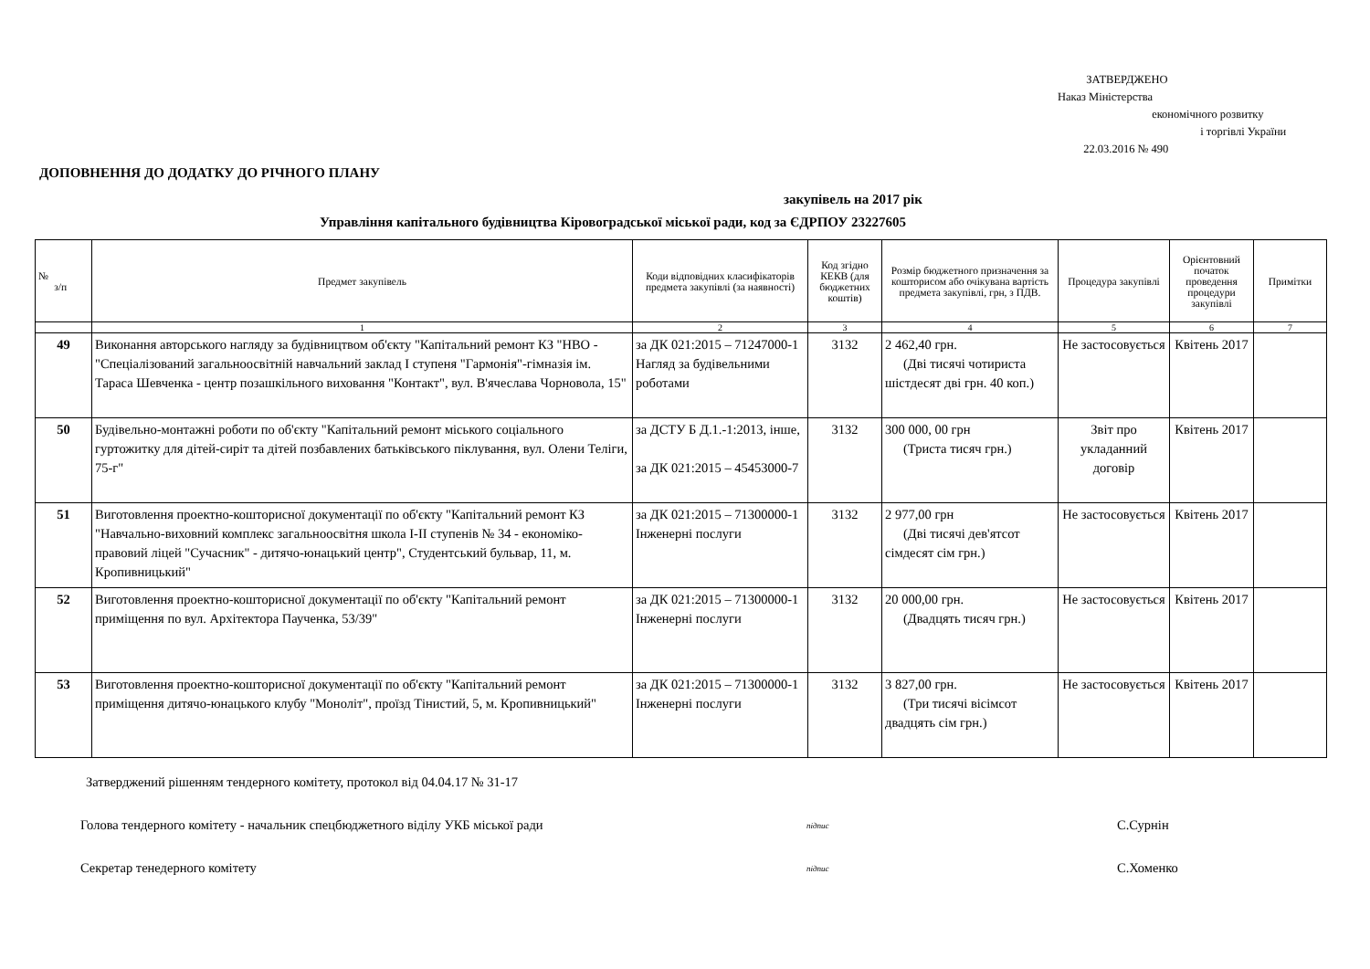ЗАТВЕРДЖЕНО
Наказ Міністерства
економічного розвитку
і торгівлі України
22.03.2016 № 490
ДОПОВНЕННЯ ДО ДОДАТКУ ДО РІЧНОГО ПЛАНУ
закупівель на 2017 рік
Управління капітального будівництва Кіровоградської міської ради, код за ЄДРПОУ 23227605
| № з/п | Предмет закупівель | Коди відповідних класифікаторів предмета закупівлі (за наявності) | Код згідно КЕКВ (для бюджетних коштів) | Розмір бюджетного призначення за кошторисом або очікувана вартість предмета закупівлі, грн, з ПДВ. | Процедура закупівлі | Орієнтовний початок проведення процедури закупівлі | Примітки |
| --- | --- | --- | --- | --- | --- | --- | --- |
| | 1 | 2 | 3 | 4 | 5 | 6 | 7 |
| 49 | Виконання авторського нагляду за будівництвом об'єкту "Капітальний ремонт КЗ "НВО -"Спеціалізований загальноосвітній навчальний заклад І ступеня "Гармонія"-гімназія ім. Тараса Шевченка - центр позашкільного виховання "Контакт", вул. В'ячеслава Чорновола, 15" | за ДК 021:2015 – 71247000-1 Нагляд за будівельними роботами | 3132 | 2 462,40 грн. (Дві тисячі чотириста шістдесят дві грн. 40 коп.) | Не застосовується | Квітень 2017 | |
| 50 | Будівельно-монтажні роботи по об'єкту "Капітальний ремонт міського соціального гуртожитку для дітей-сиріт та дітей позбавлених батьківського піклування, вул. Олени Теліги, 75-г" | за ДСТУ Б Д.1.-1:2013, інше, за ДК 021:2015 – 45453000-7 | 3132 | 300 000, 00 грн (Триста тисяч грн.) | Звіт про укладанний договір | Квітень 2017 | |
| 51 | Виготовлення проектно-кошторисної документації по об'єкту "Капітальний ремонт КЗ "Навчально-виховний комплекс загальноосвітня школа І-ІІ ступенів № 34 - економіко-правовий ліцей "Сучасник" - дитячо-юнацький центр", Студентський бульвар, 11, м. Кропивницький" | за ДК 021:2015 – 71300000-1 Інженерні послуги | 3132 | 2 977,00 грн (Дві тисячі дев'ятсот сімдесят сім грн.) | Не застосовується | Квітень 2017 | |
| 52 | Виготовлення проектно-кошторисної документації по об'єкту "Капітальний ремонт приміщення по вул. Архітектора Паученка, 53/39" | за ДК 021:2015 – 71300000-1 Інженерні послуги | 3132 | 20 000,00 грн. (Двадцять тисяч грн.) | Не застосовується | Квітень 2017 | |
| 53 | Виготовлення проектно-кошторисної документації по об'єкту "Капітальний ремонт приміщення дитячо-юнацького клубу "Моноліт", проїзд Тінистий, 5, м. Кропивницький" | за ДК 021:2015 – 71300000-1 Інженерні послуги | 3132 | 3 827,00 грн. (Три тисячі вісімсот двадцять сім грн.) | Не застосовується | Квітень 2017 | |
Затверджений рішенням тендерного комітету, протокол від 04.04.17 № 31-17
Голова тендерного комітету - начальник спецбюджетного віділу УКБ міської ради
підпис
С.Сурнін
Секретар тенедерного комітету
підпис
С.Хоменко